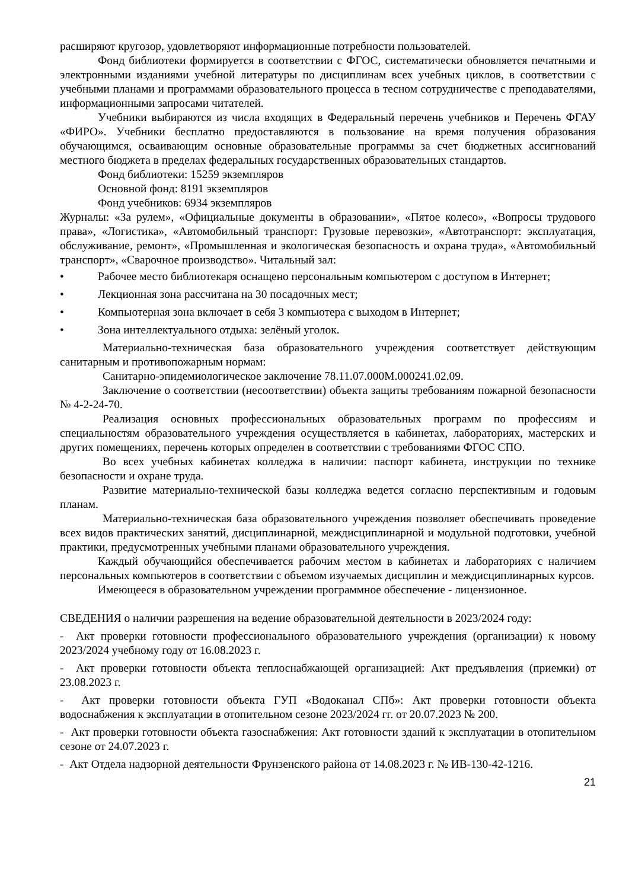расширяют кругозор, удовлетворяют информационные потребности пользователей.
Фонд библиотеки формируется в соответствии с ФГОС, систематически обновляется печатными и электронными изданиями учебной литературы по дисциплинам всех учебных циклов, в соответствии с учебными планами и программами образовательного процесса в тесном сотрудничестве с преподавателями, информационными запросами читателей.
Учебники выбираются из числа входящих в Федеральный перечень учебников и Перечень ФГАУ «ФИРО». Учебники бесплатно предоставляются в пользование на время получения образования обучающимся, осваивающим основные образовательные программы за счет бюджетных ассигнований местного бюджета в пределах федеральных государственных образовательных стандартов.
Фонд библиотеки: 15259 экземпляров
Основной фонд: 8191 экземпляров
Фонд учебников: 6934 экземпляров
Журналы: «За рулем», «Официальные документы в образовании», «Пятое колесо», «Вопросы трудового права», «Логистика», «Автомобильный транспорт: Грузовые перевозки», «Автотранспорт: эксплуатация, обслуживание, ремонт», «Промышленная и экологическая безопасность и охрана труда», «Автомобильный транспорт», «Сварочное производство». Читальный зал:
• Рабочее место библиотекаря оснащено персональным компьютером с доступом в Интернет;
• Лекционная зона рассчитана на 30 посадочных мест;
• Компьютерная зона включает в себя 3 компьютера с выходом в Интернет;
• Зона интеллектуального отдыха: зелёный уголок.
Материально-техническая база образовательного учреждения соответствует действующим санитарным и противопожарным нормам:
Санитарно-эпидемиологическое заключение 78.11.07.000М.000241.02.09.
Заключение о соответствии (несоответствии) объекта защиты требованиям пожарной безопасности № 4-2-24-70.
Реализация основных профессиональных образовательных программ по профессиям и специальностям образовательного учреждения осуществляется в кабинетах, лабораториях, мастерских и других помещениях, перечень которых определен в соответствии с требованиями ФГОС СПО.
Во всех учебных кабинетах колледжа в наличии: паспорт кабинета, инструкции по технике безопасности и охране труда.
Развитие материально-технической базы колледжа ведется согласно перспективным и годовым планам.
Материально-техническая база образовательного учреждения позволяет обеспечивать проведение всех видов практических занятий, дисциплинарной, междисциплинарной и модульной подготовки, учебной практики, предусмотренных учебными планами образовательного учреждения.
Каждый обучающийся обеспечивается рабочим местом в кабинетах и лабораториях с наличием персональных компьютеров в соответствии с объемом изучаемых дисциплин и междисциплинарных курсов.
Имеющееся в образовательном учреждении программное обеспечение - лицензионное.
СВЕДЕНИЯ о наличии разрешения на ведение образовательной деятельности в 2023/2024 году:
- Акт проверки готовности профессионального образовательного учреждения (организации) к новому 2023/2024 учебному году от 16.08.2023 г.
- Акт проверки готовности объекта теплоснабжающей организацией: Акт предъявления (приемки) от 23.08.2023 г.
- Акт проверки готовности объекта ГУП «Водоканал СПб»: Акт проверки готовности объекта водоснабжения к эксплуатации в отопительном сезоне 2023/2024 гг. от 20.07.2023 № 200.
- Акт проверки готовности объекта газоснабжения: Акт готовности зданий к эксплуатации в отопительном сезоне от 24.07.2023 г.
- Акт Отдела надзорной деятельности Фрунзенского района от 14.08.2023 г. № ИВ-130-42-1216.
21